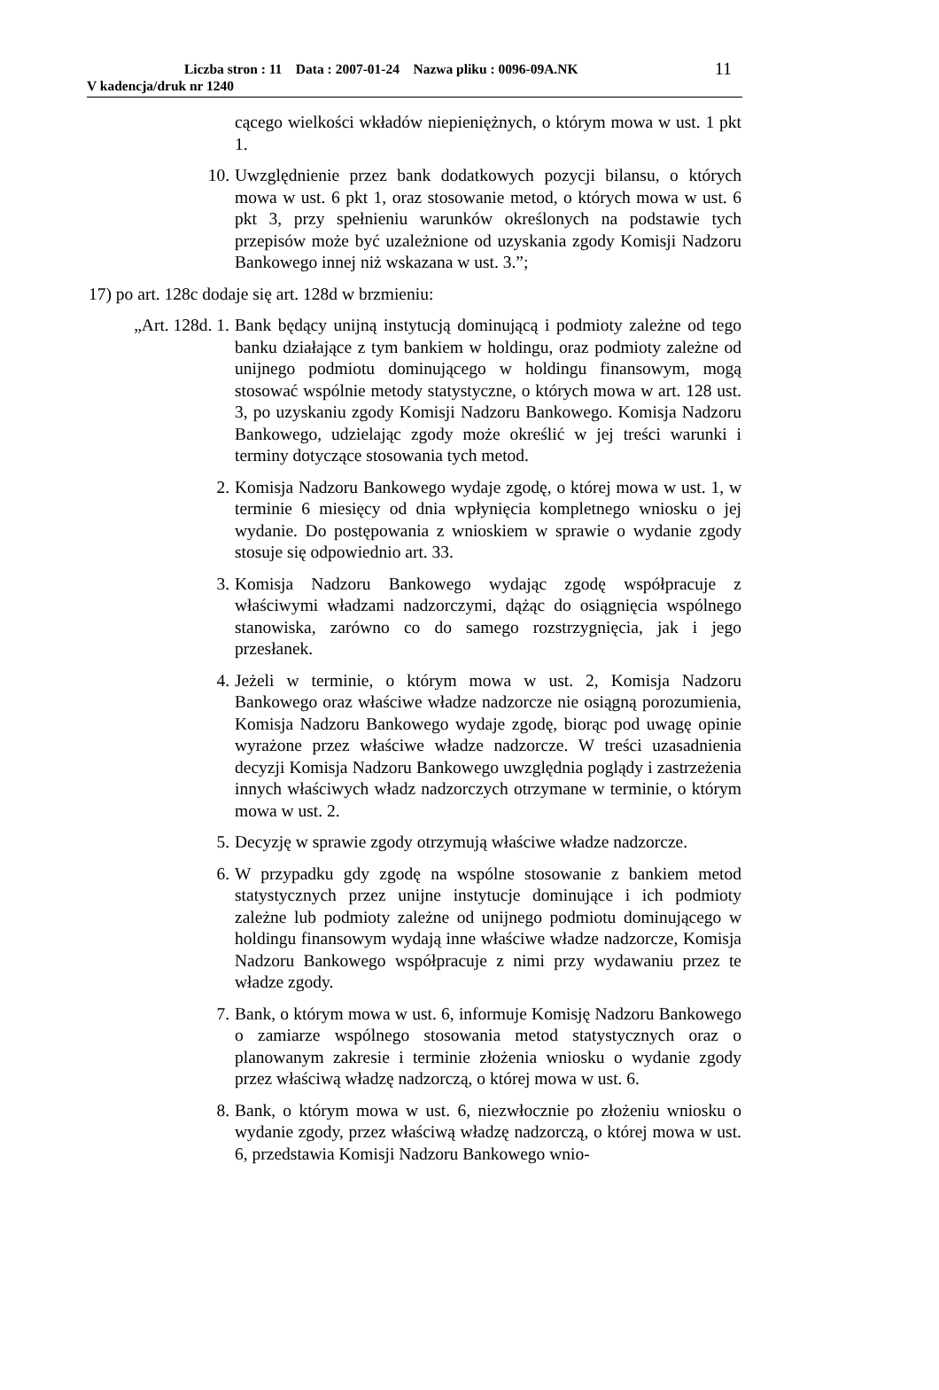Liczba stron : 11 Data : 2007-01-24 Nazwa pliku : 0096-09A.NK
V kadencja/druk nr 1240
11
cącego wielkości wkładów niepieniężnych, o którym mowa w ust. 1 pkt 1.
10.
Uwzględnienie przez bank dodatkowych pozycji bilansu, o których mowa w ust. 6 pkt 1, oraz stosowanie metod, o których mowa w ust. 6 pkt 3, przy spełnieniu warunków określonych na podstawie tych przepisów może być uzależnione od uzyskania zgody Komisji Nadzoru Bankowego innej niż wskazana w ust. 3.”;
17) po art. 128c dodaje się art. 128d w brzmieniu:
„Art. 128d. 1.
Bank będący unijną instytucją dominującą i podmioty zależne od tego banku działające z tym bankiem w holdingu, oraz podmioty zależne od unijnego podmiotu dominującego w holdingu finansowym, mogą stosować wspólnie metody statystyczne, o których mowa w art. 128 ust. 3, po uzyskaniu zgody Komisji Nadzoru Bankowego. Komisja Nadzoru Bankowego, udzielając zgody może określić w jej treści warunki i terminy dotyczące stosowania tych metod.
2. Komisja Nadzoru Bankowego wydaje zgodę, o której mowa w ust. 1, w terminie 6 miesięcy od dnia wpłynięcia kompletnego wniosku o jej wydanie. Do postępowania z wnioskiem w sprawie o wydanie zgody stosuje się odpowiednio art. 33.
3. Komisja Nadzoru Bankowego wydając zgodę współpracuje z właściwymi władzami nadzorczymi, dążąc do osiągnięcia wspólnego stanowiska, zarówno co do samego rozstrzygnięcia, jak i jego przesłanek.
4. Jeżeli w terminie, o którym mowa w ust. 2, Komisja Nadzoru Bankowego oraz właściwe władze nadzorcze nie osiągną porozumienia, Komisja Nadzoru Bankowego wydaje zgodę, biorąc pod uwagę opinie wyrażone przez właściwe władze nadzorcze. W treści uzasadnienia decyzji Komisja Nadzoru Bankowego uwzględnia poglądy i zastrzeżenia innych właściwych władz nadzorczych otrzymane w terminie, o którym mowa w ust. 2.
5. Decyzję w sprawie zgody otrzymują właściwe władze nadzorcze.
6. W przypadku gdy zgodę na wspólne stosowanie z bankiem metod statystycznych przez unijne instytucje dominujące i ich podmioty zależne lub podmioty zależne od unijnego podmiotu dominującego w holdingu finansowym wydają inne właściwe władze nadzorcze, Komisja Nadzoru Bankowego współpracuje z nimi przy wydawaniu przez te władze zgody.
7. Bank, o którym mowa w ust. 6, informuje Komisję Nadzoru Bankowego o zamiarze wspólnego stosowania metod statystycznych oraz o planowanym zakresie i terminie złożenia wniosku o wydanie zgody przez właściwą władzę nadzorczą, o której mowa w ust. 6.
8. Bank, o którym mowa w ust. 6, niezwłocznie po złożeniu wniosku o wydanie zgody, przez właściwą władzę nadzorczą, o której mowa w ust. 6, przedstawia Komisji Nadzoru Bankowego wnio-